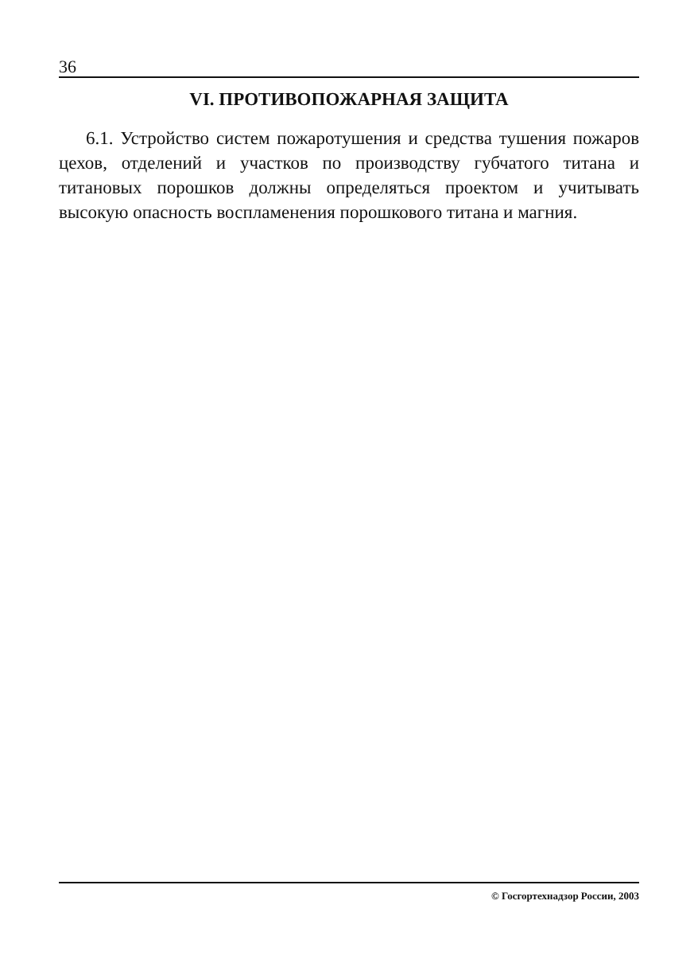36
VI. ПРОТИВОПОЖАРНАЯ ЗАЩИТА
6.1. Устройство систем пожаротушения и средства тушения пожаров цехов, отделений и участков по производству губчатого титана и титановых порошков должны определяться проектом и учитывать высокую опасность воспламенения порошкового титана и магния.
© Госгортехнадзор России, 2003